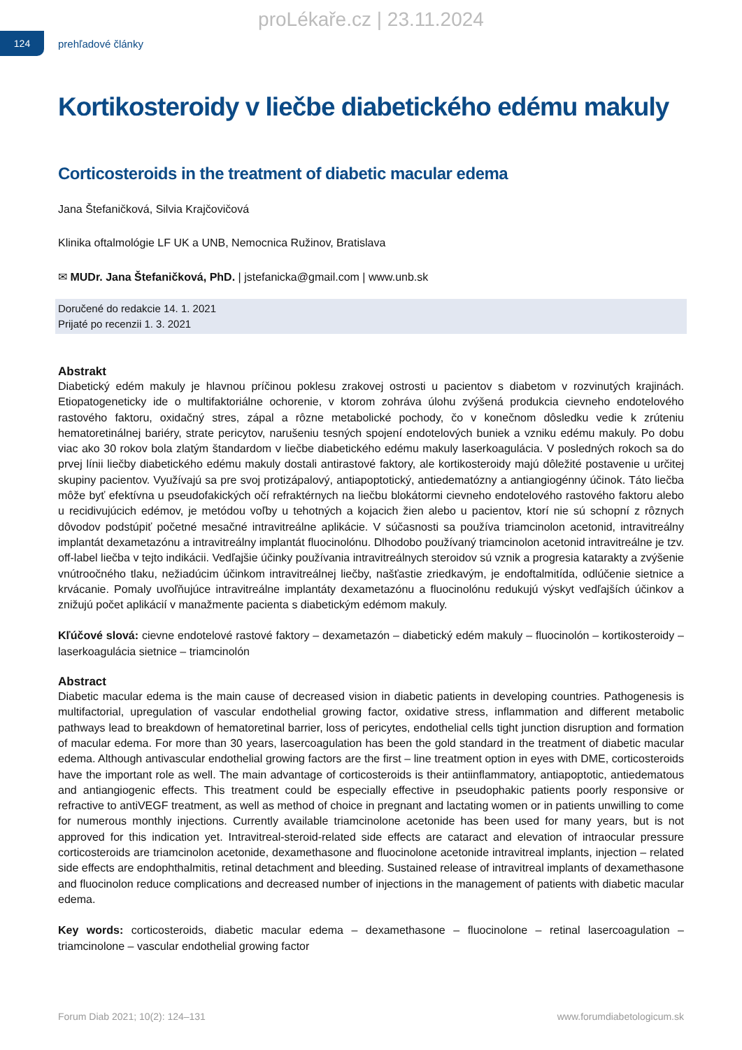proLékaře.cz | 23.11.2024
124
prehľadové články
Kortikosteroidy v liečbe diabetického edému makuly
Corticosteroids in the treatment of diabetic macular edema
Jana Štefaničková, Silvia Krajčovičová
Klinika oftalmológie LF UK a UNB, Nemocnica Ružinov, Bratislava
✉ MUDr. Jana Štefaničková, PhD. | jstefanicka@gmail.com | www.unb.sk
Doručené do redakcie 14. 1. 2021
Prijaté po recenzii 1. 3. 2021
Abstrakt
Diabetický edém makuly je hlavnou príčinou poklesu zrakovej ostrosti u pacientov s diabetom v rozvinutých krajinách. Etiopatogeneticky ide o multifaktoriálne ochorenie, v ktorom zohráva úlohu zvýšená produkcia cievneho endotelového rastového faktoru, oxidačný stres, zápal a rôzne metabolické pochody, čo v konečnom dôsledku vedie k zrúteniu hematoretinálnej bariéry, strate pericytov, narušeniu tesných spojení endotelových buniek a vzniku edému makuly. Po dobu viac ako 30 rokov bola zlatým štandardom v liečbe diabetického edému makuly laserkoagulácia. V posledných rokoch sa do prvej línii liečby diabetického edému makuly dostali antirastové faktory, ale kortikosteroidy majú dôležité postavenie u určitej skupiny pacientov. Využívajú sa pre svoj protizápalový, antiapoptotický, antiedematózny a antiangiogénny účinok. Táto liečba môže byť efektívna u pseudofakických očí refraktérnych na liečbu blokátormi cievneho endotelového rastového faktoru alebo u recidivujúcich edémov, je metódou voľby u tehotných a kojacich žien alebo u pacientov, ktorí nie sú schopní z rôznych dôvodov podstúpiť početné mesačné intravitreálne aplikácie. V súčasnosti sa používa triamcinolon acetonid, intravitreálny implantát dexametazónu a intravitreálny implantát fluocinolónu. Dlhodobo používaný triamcinolon acetonid intravitreálne je tzv. off-label liečba v tejto indikácii. Vedľajšie účinky používania intravitreálnych steroidov sú vznik a progresia katarakty a zvýšenie vnútroočného tlaku, nežiadúcim účinkom intravitreálnej liečby, našťastie zriedkavým, je endoftalmitída, odlúčenie sietnice a krvácanie. Pomaly uvoľňujúce intravitreálne implantáty dexametazónu a fluocinolónu redukujú výskyt vedľajších účinkov a znižujú počet aplikácií v manažmente pacienta s diabetickým edémom makuly.
Kľúčové slová: cievne endotelové rastové faktory – dexametazón – diabetický edém makuly – fluocinolón – kortikosteroidy – laserkoagulácia sietnice – triamcinolón
Abstract
Diabetic macular edema is the main cause of decreased vision in diabetic patients in developing countries. Pathogenesis is multifactorial, upregulation of vascular endothelial growing factor, oxidative stress, inflammation and different metabolic pathways lead to breakdown of hematoretinal barrier, loss of pericytes, endothelial cells tight junction disruption and formation of macular edema. For more than 30 years, lasercoagulation has been the gold standard in the treatment of diabetic macular edema. Although antivascular endothelial growing factors are the first – line treatment option in eyes with DME, corticosteroids have the important role as well. The main advantage of corticosteroids is their antiinflammatory, antiapoptotic, antiedematous and antiangiogenic effects. This treatment could be especially effective in pseudophakic patients poorly responsive or refractive to antiVEGF treatment, as well as method of choice in pregnant and lactating women or in patients unwilling to come for numerous monthly injections. Currently available triamcinolone acetonide has been used for many years, but is not approved for this indication yet. Intravitreal-steroid-related side effects are cataract and elevation of intraocular pressure corticosteroids are triamcinolon acetonide, dexamethasone and fluocinolone acetonide intravitreal implants, injection – related side effects are endophthalmitis, retinal detachment and bleeding. Sustained release of intravitreal implants of dexamethasone and fluocinolon reduce complications and decreased number of injections in the management of patients with diabetic macular edema.
Key words: corticosteroids, diabetic macular edema – dexamethasone – fluocinolone – retinal lasercoagulation – triamcinolone – vascular endothelial growing factor
Forum Diab 2021; 10(2): 124–131 www.forumdiabetologicum.sk